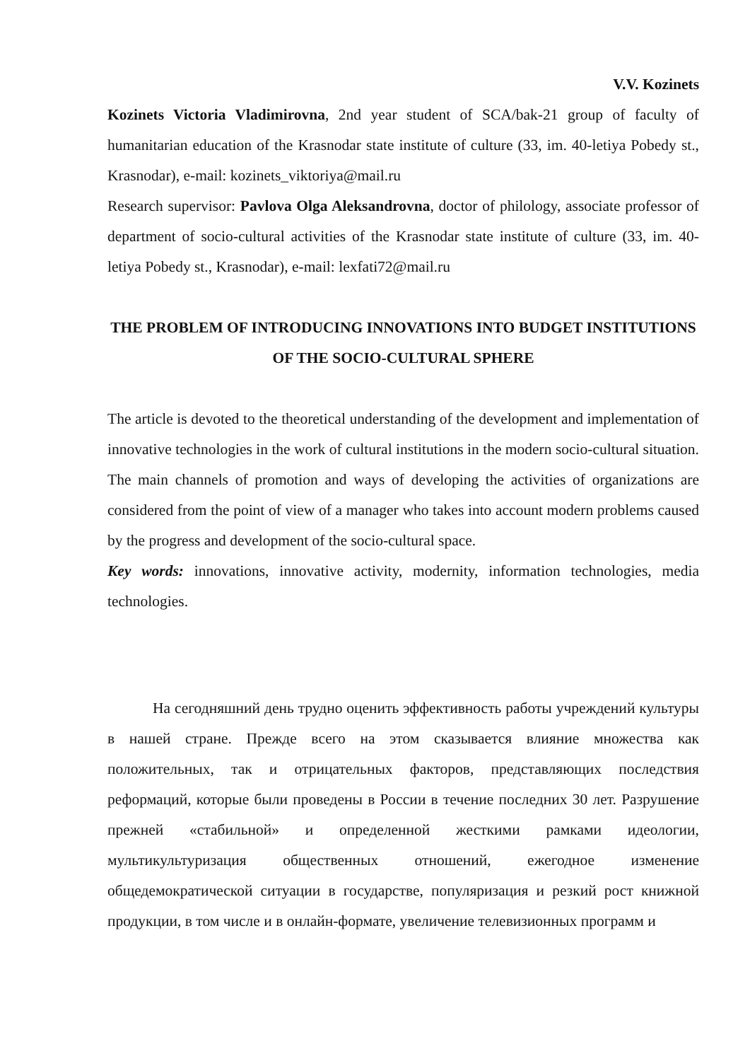V.V. Kozinets
Kozinets Victoria Vladimirovna, 2nd year student of SCA/bak-21 group of faculty of humanitarian education of the Krasnodar state institute of culture (33, im. 40-letiya Pobedy st., Krasnodar), e-mail: kozinets_viktoriya@mail.ru
Research supervisor: Pavlova Olga Aleksandrovna, doctor of philology, associate professor of department of socio-cultural activities of the Krasnodar state institute of culture (33, im. 40-letiya Pobedy st., Krasnodar), e-mail: lexfati72@mail.ru
THE PROBLEM OF INTRODUCING INNOVATIONS INTO BUDGET INSTITUTIONS OF THE SOCIO-CULTURAL SPHERE
The article is devoted to the theoretical understanding of the development and implementation of innovative technologies in the work of cultural institutions in the modern socio-cultural situation. The main channels of promotion and ways of developing the activities of organizations are considered from the point of view of a manager who takes into account modern problems caused by the progress and development of the socio-cultural space.
Key words: innovations, innovative activity, modernity, information technologies, media technologies.
На сегодняшний день трудно оценить эффективность работы учреждений культуры в нашей стране. Прежде всего на этом сказывается влияние множества как положительных, так и отрицательных факторов, представляющих последствия реформаций, которые были проведены в России в течение последних 30 лет. Разрушение прежней «стабильной» и определенной жесткими рамками идеологии, мультикультуризация общественных отношений, ежегодное изменение общедемократической ситуации в государстве, популяризация и резкий рост книжной продукции, в том числе и в онлайн-формате, увеличение телевизионных программ и